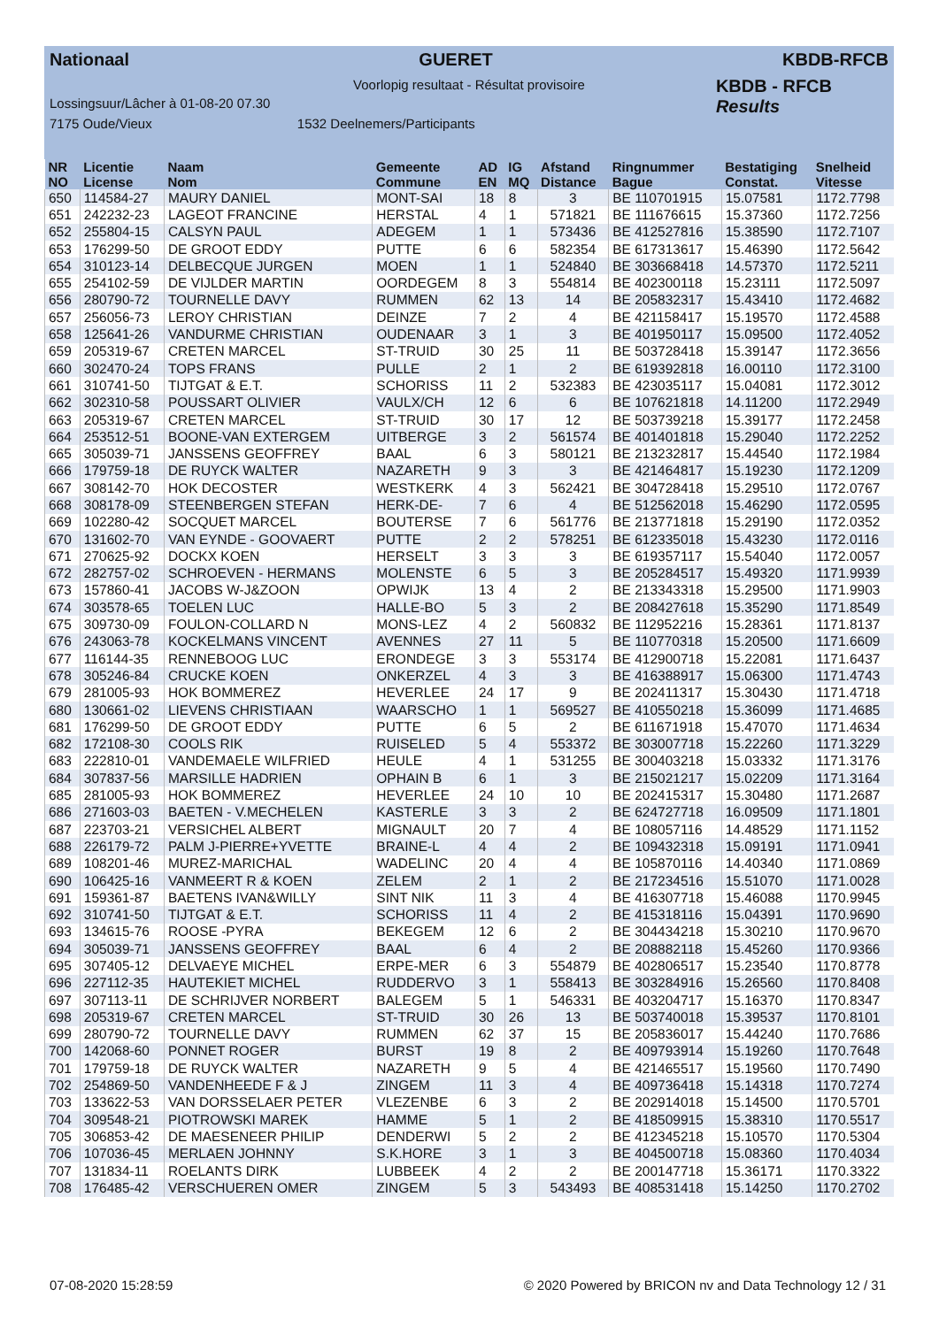Nationaal GUERET KBDB-RFCB
Voorlopig resultaat - Résultat provisoire
Lossingsuur/Lâcher à 01-08-20 07.30
7175 Oude/Vieux 1532 Deelnemers/Participants
KBDB - RFCB
Results
| NR NO | Licentie License | Naam Nom | Gemeente Commune | AD EN | IG MQ | Afstand Distance | Ringnummer Bague | Bestatiging Constat. | Snelheid Vitesse |
| --- | --- | --- | --- | --- | --- | --- | --- | --- | --- |
| 650 | 114584-27 | MAURY DANIEL | MONT-SAI | 18 | 8 | 3 | BE 110701915 | 15.07581 | 1172.7798 |
| 651 | 242232-23 | LAGEOT FRANCINE | HERSTAL | 4 | 1 | 571821 | BE 111676615 | 15.37360 | 1172.7256 |
| 652 | 255804-15 | CALSYN PAUL | ADEGEM | 1 | 1 | 573436 | BE 412527816 | 15.38590 | 1172.7107 |
| 653 | 176299-50 | DE GROOT EDDY | PUTTE | 6 | 6 | 582354 | BE 617313617 | 15.46390 | 1172.5642 |
| 654 | 310123-14 | DELBECQUE JURGEN | MOEN | 1 | 1 | 524840 | BE 303668418 | 14.57370 | 1172.5211 |
| 655 | 254102-59 | DE VIJLDER MARTIN | OORDEGEM | 8 | 3 | 554814 | BE 402300118 | 15.23111 | 1172.5097 |
| 656 | 280790-72 | TOURNELLE DAVY | RUMMEN | 62 | 13 | 14 | BE 205832317 | 15.43410 | 1172.4682 |
| 657 | 256056-73 | LEROY CHRISTIAN | DEINZE | 7 | 2 | 4 | BE 421158417 | 15.19570 | 1172.4588 |
| 658 | 125641-26 | VANDURME CHRISTIAN | OUDENAAR | 3 | 1 | 3 | BE 401950117 | 15.09500 | 1172.4052 |
| 659 | 205319-67 | CRETEN MARCEL | ST-TRUID | 30 | 25 | 11 | BE 503728418 | 15.39147 | 1172.3656 |
| 660 | 302470-24 | TOPS FRANS | PULLE | 2 | 1 | 2 | BE 619392818 | 16.00110 | 1172.3100 |
| 661 | 310741-50 | TIJTGAT & E.T. | SCHORISS | 11 | 2 | 532383 | BE 423035117 | 15.04081 | 1172.3012 |
| 662 | 302310-58 | POUSSART OLIVIER | VAULX/CH | 12 | 6 | 6 | BE 107621818 | 14.11200 | 1172.2949 |
| 663 | 205319-67 | CRETEN MARCEL | ST-TRUID | 30 | 17 | 12 | BE 503739218 | 15.39177 | 1172.2458 |
| 664 | 253512-51 | BOONE-VAN EXTERGEM | UITBERGE | 3 | 2 | 561574 | BE 401401818 | 15.29040 | 1172.2252 |
| 665 | 305039-71 | JANSSENS GEOFFREY | BAAL | 6 | 3 | 580121 | BE 213232817 | 15.44540 | 1172.1984 |
| 666 | 179759-18 | DE RUYCK WALTER | NAZARETH | 9 | 3 | 3 | BE 421464817 | 15.19230 | 1172.1209 |
| 667 | 308142-70 | HOK DECOSTER | WESTKERK | 4 | 3 | 562421 | BE 304728418 | 15.29510 | 1172.0767 |
| 668 | 308178-09 | STEENBERGEN STEFAN | HERK-DE- | 7 | 6 | 4 | BE 512562018 | 15.46290 | 1172.0595 |
| 669 | 102280-42 | SOCQUET MARCEL | BOUTERSE | 7 | 6 | 561776 | BE 213771818 | 15.29190 | 1172.0352 |
| 670 | 131602-70 | VAN EYNDE - GOOVAERT | PUTTE | 2 | 2 | 578251 | BE 612335018 | 15.43230 | 1172.0116 |
| 671 | 270625-92 | DOCKX KOEN | HERSELT | 3 | 3 | 3 | BE 619357117 | 15.54040 | 1172.0057 |
| 672 | 282757-02 | SCHROEVEN - HERMANS | MOLENSTE | 6 | 5 | 3 | BE 205284517 | 15.49320 | 1171.9939 |
| 673 | 157860-41 | JACOBS W-J&ZOON | OPWIJK | 13 | 4 | 2 | BE 213343318 | 15.29500 | 1171.9903 |
| 674 | 303578-65 | TOELEN LUC | HALLE-BO | 5 | 3 | 2 | BE 208427618 | 15.35290 | 1171.8549 |
| 675 | 309730-09 | FOULON-COLLARD N | MONS-LEZ | 4 | 2 | 560832 | BE 112952216 | 15.28361 | 1171.8137 |
| 676 | 243063-78 | KOCKELMANS VINCENT | AVENNES | 27 | 11 | 5 | BE 110770318 | 15.20500 | 1171.6609 |
| 677 | 116144-35 | RENNEBOOG LUC | ERONDEGE | 3 | 3 | 553174 | BE 412900718 | 15.22081 | 1171.6437 |
| 678 | 305246-84 | CRUCKE KOEN | ONKERZEL | 4 | 3 | 3 | BE 416388917 | 15.06300 | 1171.4743 |
| 679 | 281005-93 | HOK BOMMEREZ | HEVERLEE | 24 | 17 | 9 | BE 202411317 | 15.30430 | 1171.4718 |
| 680 | 130661-02 | LIEVENS CHRISTIAAN | WAARSCHO | 1 | 1 | 569527 | BE 410550218 | 15.36099 | 1171.4685 |
| 681 | 176299-50 | DE GROOT EDDY | PUTTE | 6 | 5 | 2 | BE 611671918 | 15.47070 | 1171.4634 |
| 682 | 172108-30 | COOLS RIK | RUISELED | 5 | 4 | 553372 | BE 303007718 | 15.22260 | 1171.3229 |
| 683 | 222810-01 | VANDEMAELE WILFRIED | HEULE | 4 | 1 | 531255 | BE 300403218 | 15.03332 | 1171.3176 |
| 684 | 307837-56 | MARSILLE HADRIEN | OPHAIN B | 6 | 1 | 3 | BE 215021217 | 15.02209 | 1171.3164 |
| 685 | 281005-93 | HOK BOMMEREZ | HEVERLEE | 24 | 10 | 10 | BE 202415317 | 15.30480 | 1171.2687 |
| 686 | 271603-03 | BAETEN - V.MECHELEN | KASTERLE | 3 | 3 | 2 | BE 624727718 | 16.09509 | 1171.1801 |
| 687 | 223703-21 | VERSICHEL ALBERT | MIGNAULT | 20 | 7 | 4 | BE 108057116 | 14.48529 | 1171.1152 |
| 688 | 226179-72 | PALM J-PIERRE+YVETTE | BRAINE-L | 4 | 4 | 2 | BE 109432318 | 15.09191 | 1171.0941 |
| 689 | 108201-46 | MUREZ-MARICHAL | WADELINC | 20 | 4 | 4 | BE 105870116 | 14.40340 | 1171.0869 |
| 690 | 106425-16 | VANMEERT R & KOEN | ZELEM | 2 | 1 | 2 | BE 217234516 | 15.51070 | 1171.0028 |
| 691 | 159361-87 | BAETENS IVAN&WILLY | SINT NIK | 11 | 3 | 4 | BE 416307718 | 15.46088 | 1170.9945 |
| 692 | 310741-50 | TIJTGAT & E.T. | SCHORISS | 11 | 4 | 2 | BE 415318116 | 15.04391 | 1170.9690 |
| 693 | 134615-76 | ROOSE -PYRA | BEKEGEM | 12 | 6 | 2 | BE 304434218 | 15.30210 | 1170.9670 |
| 694 | 305039-71 | JANSSENS GEOFFREY | BAAL | 6 | 4 | 2 | BE 208882118 | 15.45260 | 1170.9366 |
| 695 | 307405-12 | DELVAEYE MICHEL | ERPE-MER | 6 | 3 | 554879 | BE 402806517 | 15.23540 | 1170.8778 |
| 696 | 227112-35 | HAUTEKIET MICHEL | RUDDERVO | 3 | 1 | 558413 | BE 303284916 | 15.26560 | 1170.8408 |
| 697 | 307113-11 | DE SCHRIJVER NORBERT | BALEGEM | 5 | 1 | 546331 | BE 403204717 | 15.16370 | 1170.8347 |
| 698 | 205319-67 | CRETEN MARCEL | ST-TRUID | 30 | 26 | 13 | BE 503740018 | 15.39537 | 1170.8101 |
| 699 | 280790-72 | TOURNELLE DAVY | RUMMEN | 62 | 37 | 15 | BE 205836017 | 15.44240 | 1170.7686 |
| 700 | 142068-60 | PONNET ROGER | BURST | 19 | 8 | 2 | BE 409793914 | 15.19260 | 1170.7648 |
| 701 | 179759-18 | DE RUYCK WALTER | NAZARETH | 9 | 5 | 4 | BE 421465517 | 15.19560 | 1170.7490 |
| 702 | 254869-50 | VANDENHEEDE F & J | ZINGEM | 11 | 3 | 4 | BE 409736418 | 15.14318 | 1170.7274 |
| 703 | 133622-53 | VAN DORSSELAER PETER | VLEZENBE | 6 | 3 | 2 | BE 202914018 | 15.14500 | 1170.5701 |
| 704 | 309548-21 | PIOTROWSKI MAREK | HAMME | 5 | 1 | 2 | BE 418509915 | 15.38310 | 1170.5517 |
| 705 | 306853-42 | DE MAESENEER PHILIP | DENDERWI | 5 | 2 | 2 | BE 412345218 | 15.10570 | 1170.5304 |
| 706 | 107036-45 | MERLAEN JOHNNY | S.K.HORE | 3 | 1 | 3 | BE 404500718 | 15.08360 | 1170.4034 |
| 707 | 131834-11 | ROELANTS DIRK | LUBBEEK | 4 | 2 | 2 | BE 200147718 | 15.36171 | 1170.3322 |
| 708 | 176485-42 | VERSCHUEREN OMER | ZINGEM | 5 | 3 | 543493 | BE 408531418 | 15.14250 | 1170.2702 |
07-08-2020 15:28:59 © 2020 Powered by BRICON nv and Data Technology 12 / 31